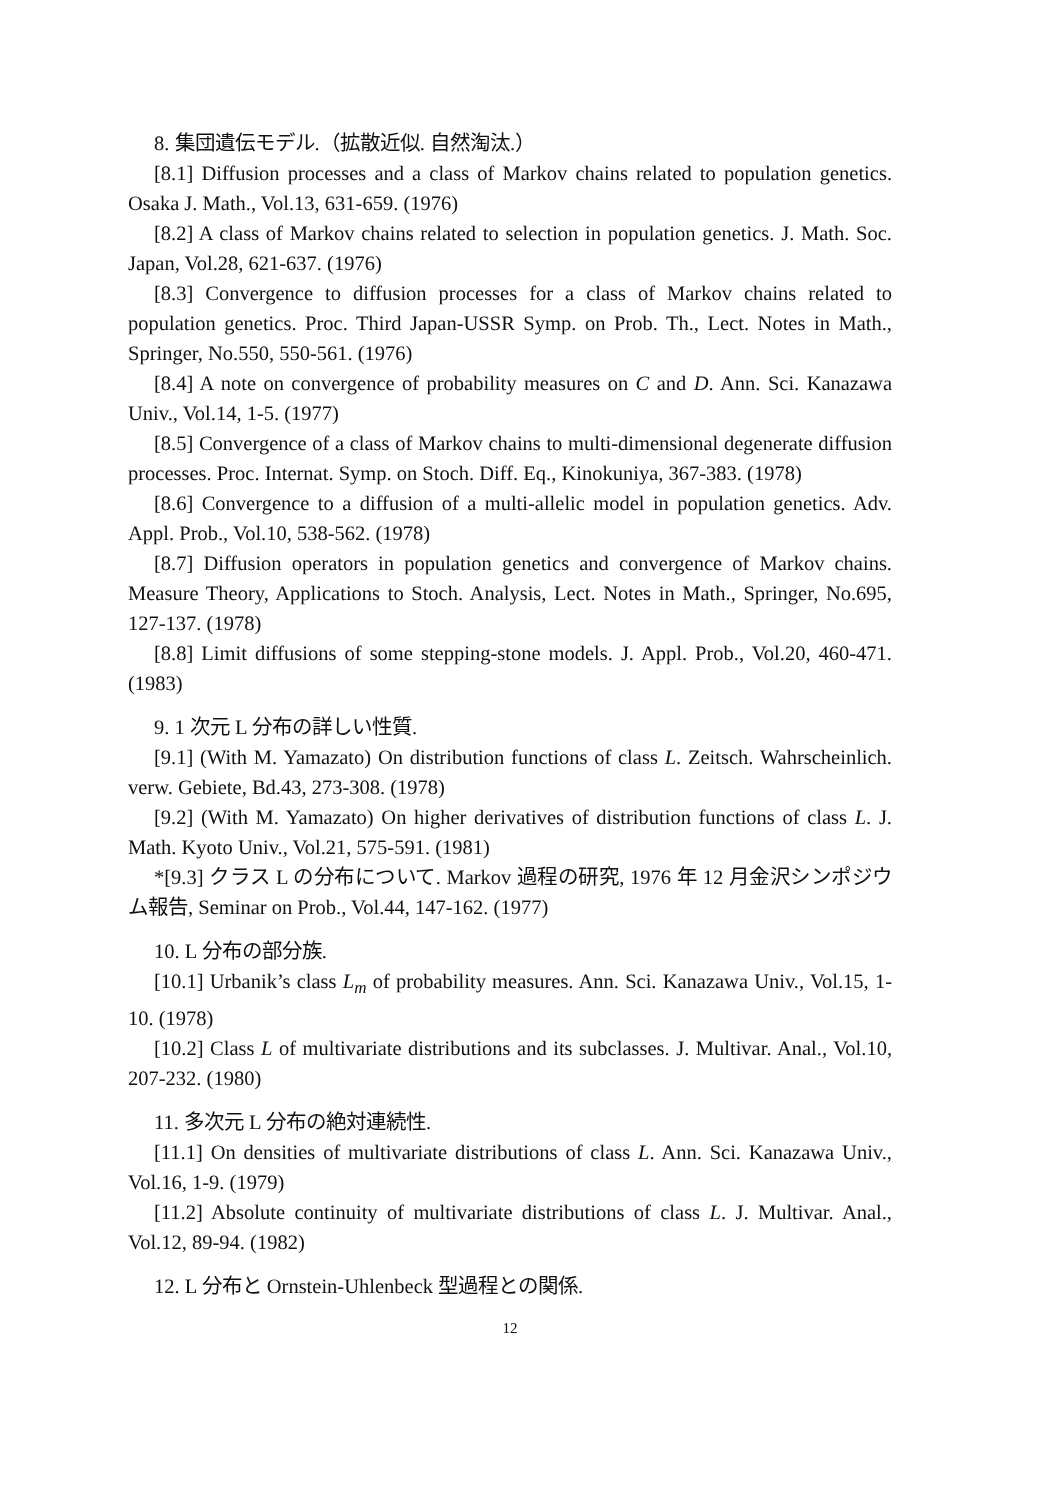8. 集団遺伝モデル.（拡散近似. 自然淘汰.）
[8.1] Diffusion processes and a class of Markov chains related to population genetics. Osaka J. Math., Vol.13, 631-659. (1976)
[8.2] A class of Markov chains related to selection in population genetics. J. Math. Soc. Japan, Vol.28, 621-637. (1976)
[8.3] Convergence to diffusion processes for a class of Markov chains related to population genetics. Proc. Third Japan-USSR Symp. on Prob. Th., Lect. Notes in Math., Springer, No.550, 550-561. (1976)
[8.4] A note on convergence of probability measures on C and D. Ann. Sci. Kanazawa Univ., Vol.14, 1-5. (1977)
[8.5] Convergence of a class of Markov chains to multi-dimensional degenerate diffusion processes. Proc. Internat. Symp. on Stoch. Diff. Eq., Kinokuniya, 367-383. (1978)
[8.6] Convergence to a diffusion of a multi-allelic model in population genetics. Adv. Appl. Prob., Vol.10, 538-562. (1978)
[8.7] Diffusion operators in population genetics and convergence of Markov chains. Measure Theory, Applications to Stoch. Analysis, Lect. Notes in Math., Springer, No.695, 127-137. (1978)
[8.8] Limit diffusions of some stepping-stone models. J. Appl. Prob., Vol.20, 460-471. (1983)
9. 1 次元 L 分布の詳しい性質.
[9.1] (With M. Yamazato) On distribution functions of class L. Zeitsch. Wahrscheinlich. verw. Gebiete, Bd.43, 273-308. (1978)
[9.2] (With M. Yamazato) On higher derivatives of distribution functions of class L. J. Math. Kyoto Univ., Vol.21, 575-591. (1981)
*[9.3] クラス L の分布について. Markov 過程の研究, 1976 年 12 月金沢シンポジウム報告, Seminar on Prob., Vol.44, 147-162. (1977)
10. L 分布の部分族.
[10.1] Urbanik’s class L<sub>m</sub> of probability measures. Ann. Sci. Kanazawa Univ., Vol.15, 1-10. (1978)
[10.2] Class L of multivariate distributions and its subclasses. J. Multivar. Anal., Vol.10, 207-232. (1980)
11. 多次元 L 分布の絶対連続性.
[11.1] On densities of multivariate distributions of class L. Ann. Sci. Kanazawa Univ., Vol.16, 1-9. (1979)
[11.2] Absolute continuity of multivariate distributions of class L. J. Multivar. Anal., Vol.12, 89-94. (1982)
12. L 分布と Ornstein-Uhlenbeck 型過程との関係.
12